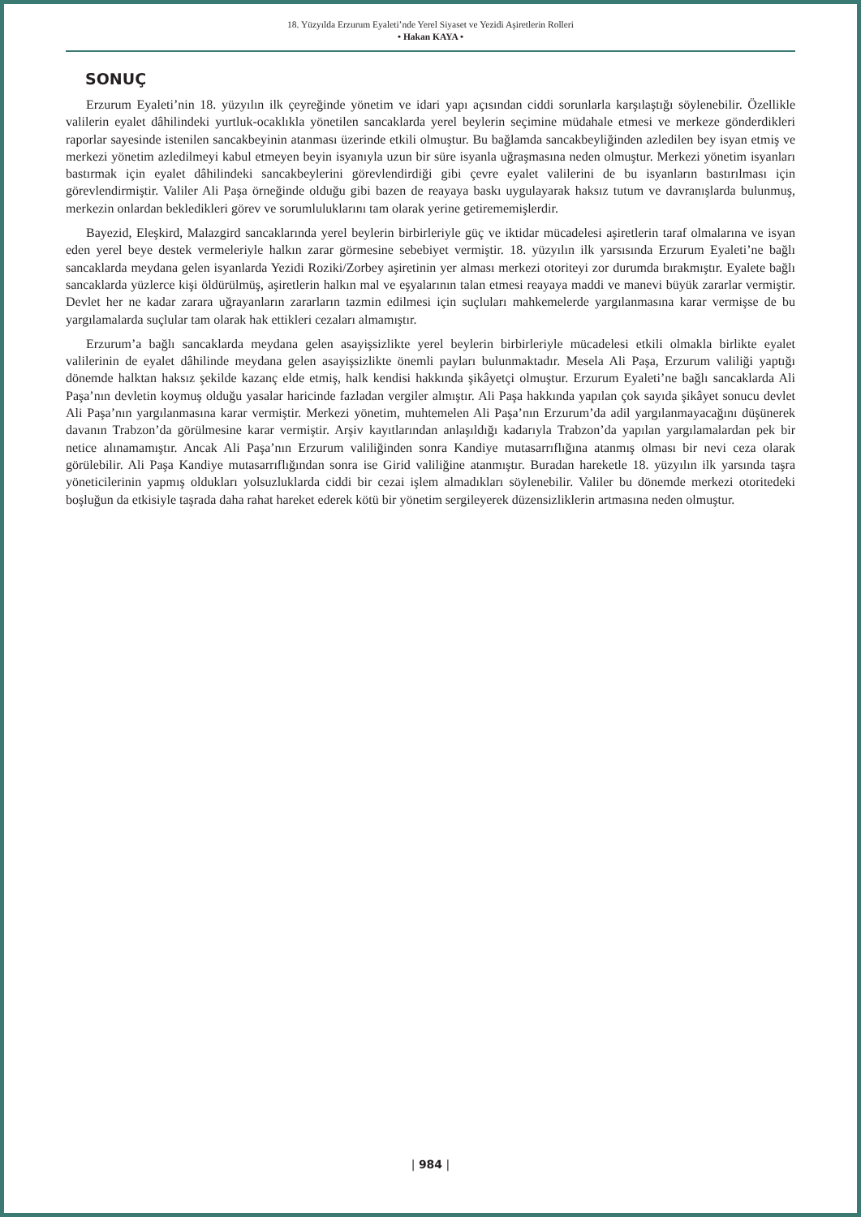18. Yüzyılda Erzurum Eyaleti’nde Yerel Siyaset ve Yezidi Aşiretlerin Rolleri
• Hakan KAYA •
SONUÇ
Erzurum Eyaleti’nin 18. yüzyılın ilk çeyreğinde yönetim ve idari yapı açısından ciddi sorunlarla karşılaştığı söylenebilir. Özellikle valilerin eyalet dâhilindeki yurtluk-ocaklıkla yönetilen sancaklarda yerel beylerin seçimine müdahale etmesi ve merkeze gönderdikleri raporlar sayesinde istenilen sancakbeyinin atanması üzerinde etkili olmuştur. Bu bağlamda sancakbeyliğinden azledilen bey isyan etmiş ve merkezi yönetim azledilmeyi kabul etmeyen beyin isyanıyla uzun bir süre isyanla uğraşmasına neden olmuştur. Merkezi yönetim isyanları bastırmak için eyalet dâhilindeki sancakbeylerini görevlendirdiği gibi çevre eyalet valilerini de bu isyanların bastırılması için görevlendirmiştir. Valiler Ali Paşa örneğinde olduğu gibi bazen de reayaya baskı uygulayarak haksız tutum ve davranışlarda bulunmuş, merkezin onlardan bekledikleri görev ve sorumluluklarını tam olarak yerine getirememişlerdir.
Bayezid, Eleşkird, Malazgird sancaklarında yerel beylerin birbirleriyle güç ve iktidar mücadelesi aşiretlerin taraf olmalarına ve isyan eden yerel beye destek vermeleriyle halkın zarar görmesine sebebiyet vermiştir. 18. yüzyılın ilk yarsısında Erzurum Eyaleti’ne bağlı sancaklarda meydana gelen isyanlarda Yezidi Roziki/Zorbey aşiretinin yer alması merkezi otoriteyi zor durumda bırakmıştır. Eyalete bağlı sancaklarda yüzlerce kişi öldürülmüş, aşiretlerin halkın mal ve eşyalarının talan etmesi reayaya maddi ve manevi büyük zararlar vermiştir. Devlet her ne kadar zarara uğrayanların zararların tazmin edilmesi için suçluları mahkemelerde yargılanmasına karar vermişse de bu yargılamalarda suçlular tam olarak hak ettikleri cezaları almamıştır.
Erzurum’a bağlı sancaklarda meydana gelen asayişsizlikte yerel beylerin birbirleriyle mücadelesi etkili olmakla birlikte eyalet valilerinin de eyalet dâhilinde meydana gelen asayişsizlikte önemli payları bulunmaktadır. Mesela Ali Paşa, Erzurum valiliği yaptığı dönemde halktan haksız şekilde kazanç elde etmiş, halk kendisi hakkında şikâyetçi olmuştur. Erzurum Eyaleti’ne bağlı sancaklarda Ali Paşa’nın devletin koymuş olduğu yasalar haricinde fazladan vergiler almıştır. Ali Paşa hakkında yapılan çok sayıda şikâyet sonucu devlet Ali Paşa’nın yargılanmasına karar vermiştir. Merkezi yönetim, muhtemelen Ali Paşa’nın Erzurum’da adil yargılanmayacağını düşünerek davanın Trabzon’da görülmesine karar vermiştir. Arşiv kayıtlarından anlaşıldığı kadarıyla Trabzon’da yapılan yargılamalardan pek bir netice alınamamıştır. Ancak Ali Paşa’nın Erzurum valiliğinden sonra Kandiye mutasarrıflığına atanmış olması bir nevi ceza olarak görülebilir. Ali Paşa Kandiye mutasarrıflığından sonra ise Girid valiliğine atanmıştır. Buradan hareketle 18. yüzyılın ilk yarsında taşra yöneticilerinin yapmış oldukları yolsuzluklarda ciddi bir cezai işlem almadıkları söylenebilir. Valiler bu dönemde merkezi otoritedeki boşluğun da etkisiyle taşrada daha rahat hareket ederek kötü bir yönetim sergileyerek düzensizliklerin artmasına neden olmuştur.
| 984 |